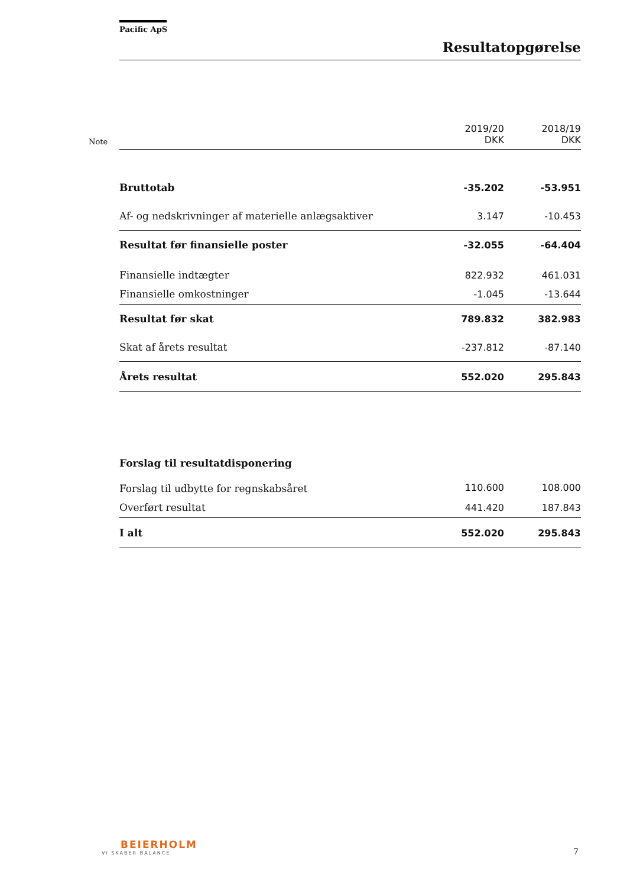Pacific ApS
Resultatopgørelse
| Note | | 2019/20 DKK | 2018/19 DKK |
| | Bruttotab | -35.202 | -53.951 |
| | Af- og nedskrivninger af materielle anlægsaktiver | 3.147 | -10.453 |
| | Resultat før finansielle poster | -32.055 | -64.404 |
| | Finansielle indtægter | 822.932 | 461.031 |
| | Finansielle omkostninger | -1.045 | -13.644 |
| | Resultat før skat | 789.832 | 382.983 |
| | Skat af årets resultat | -237.812 | -87.140 |
| | Årets resultat | 552.020 | 295.843 |
| | Forslag til resultatdisponering | | |
| | Forslag til udbytte for regnskabsåret | 110.600 | 108.000 |
| | Overført resultat | 441.420 | 187.843 |
| | I alt | 552.020 | 295.843 |
BEIERHOLM
VI SKABER BALANCE
7